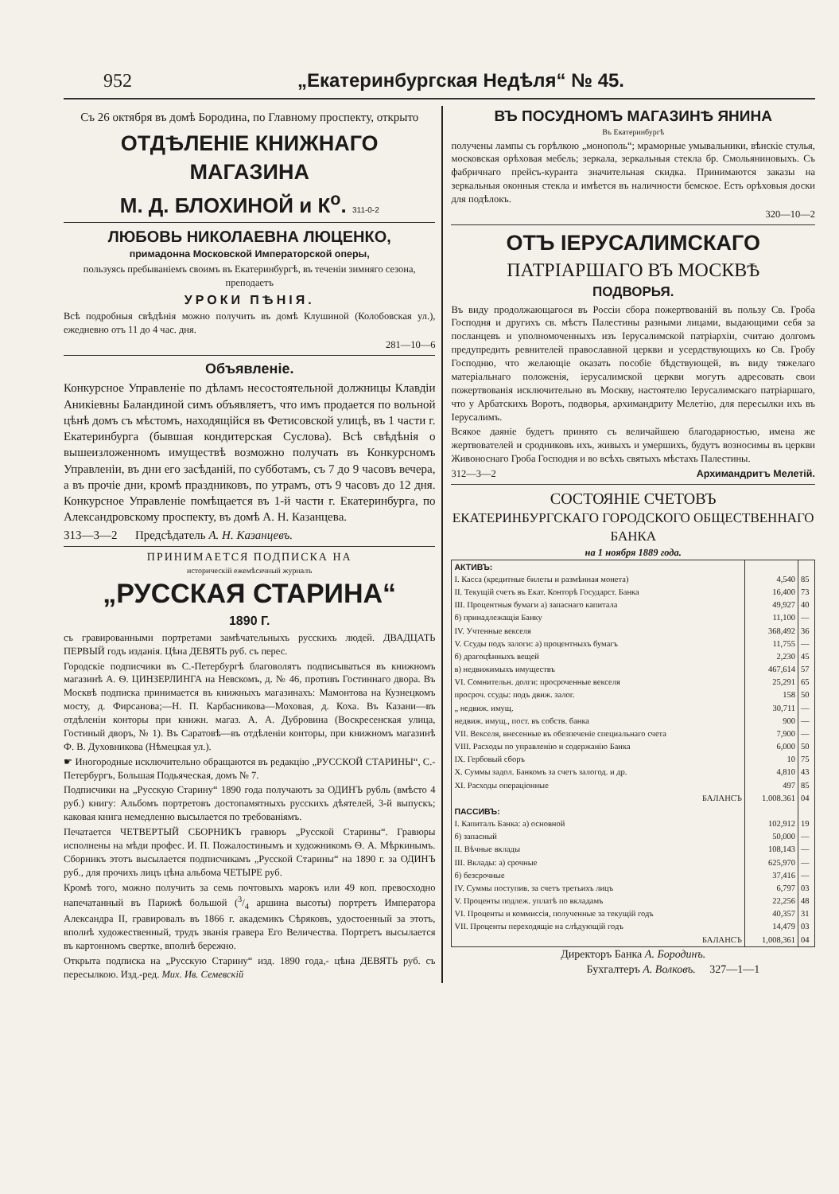952 „Екатеринбургская Недѣля“ № 45.
Съ 26 октября въ домѣ Бородина, по Главному проспекту, открыто
ОТДѢЛЕНІЕ КНИЖНАГО МАГАЗИНА
М. Д. БЛОХИНОЙ и К<sup>о</sup>. 311-0-2
ЛЮБОВЬ НИКОЛАЕВНА ЛЮЦЕНКО,
примадонна Московской Императорской оперы,
пользуясь пребываніемъ своимъ въ Екатеринбургѣ, въ теченіи зимняго сезона, преподаетъ
УРОКИ ПѢНІЯ.
Всѣ подробныя свѣдѣнія можно получить въ домѣ Клушиной (Колобовская ул.), ежедневно отъ 11 до 4 час. дня.
281—10—6
Объявленіе.
Конкурсное Управленіе по дѣламъ несостоятельной должницы Клавдіи Аникіевны Баландиной симъ объявляетъ, что имъ продается по вольной цѣнѣ домъ съ мѣстомъ, находящійся въ Фетисовской улицѣ, въ 1 части г. Екатеринбурга (бывшая кондитерская Суслова). Всѣ свѣдѣнія о вышеизложенномъ имуществѣ возможно получать въ Конкурсномъ Управленіи, въ дни его засѣданій, по субботамъ, съ 7 до 9 часовъ вечера, а въ прочіе дни, кромѣ праздниковъ, по утрамъ, отъ 9 часовъ до 12 дня. Конкурсное Управленіе помѣщается въ 1-й части г. Екатеринбурга, по Александровскому проспекту, въ домѣ А. Н. Казанцева.
313—3—2 Предсѣдатель А. Н. Казанцевъ.
ПРИНИМАЕТСЯ ПОДПИСКА НА
историческій ежемѣсячный журналъ
„РУССКАЯ СТАРИНА“
1890 Г.
съ гравированными портретами замѣчательныхъ русскихъ людей. ДВАДЦАТЬ ПЕРВЫЙ годъ изданія. Цѣна ДЕВЯТЬ руб. съ перес.
Городскіе подписчики въ С.-Петербургѣ благоволятъ подписываться въ книжномъ магазинѣ А. Ѳ. ЦИНЗЕРЛИНГА на Невскомъ, д. № 46, противъ Гостиннаго двора. Въ Москвѣ подписка принимается въ книжныхъ магазинахъ: Мамонтова на Кузнецкомъ мосту, д. Фирсанова;—Н. П. Карбасникова—Моховая, д. Коха. Въ Казани—въ отдѣленіи конторы при книжн. магаз. А. А. Дубровина (Воскресенская улица, Гостиный дворъ, № 1). Въ Саратовѣ—въ отдѣленіи конторы, при книжномъ магазинѣ Ф. В. Духовникова (Нѣмецкая ул.).
☛ Иногородные исключительно обращаются въ редакцію „РУССКОЙ СТАРИНЫ“, С.-Петербургъ, Большая Подьяческая, домъ № 7.
Подписчики на „Русскую Старину“ 1890 года получаютъ за ОДИНЪ рубль (вмѣсто 4 руб.) книгу: Альбомъ портретовъ достопамятныхъ русскихъ дѣятелей, 3-й выпускъ; каковая книга немедленно высылается по требованіямъ.
Печатается ЧЕТВЕРТЫЙ СБОРНИКЪ гравюръ „Русской Старины“. Гравюры исполнены на мѣди профес. И. П. Пожалостинымъ и художникомъ Ѳ. А. Мѣркинымъ. Сборникъ этотъ высылается подписчикамъ „Русской Старины“ на 1890 г. за ОДИНЪ руб., для прочихъ лицъ цѣна альбома ЧЕТЫРЕ руб.
Кромѣ того, можно получить за семь почтовыхъ марокъ или 49 коп. превосходно напечатанный въ Парижѣ большой (3/4 аршина высоты) портретъ Императора Александра II, гравировалъ въ 1866 г. академикъ Сѣряковъ, удостоенный за этотъ, вполнѣ художественный, трудъ званія гравера Его Величества. Портретъ высылается въ картонномъ свертке, вполнѣ бережно.
Открыта подписка на „Русскую Старину“ изд. 1890 года,- цѣна ДЕВЯТЬ руб. съ пересылкою. Изд.-ред. Мих. Ив. Семевскій
ВЪ ПОСУДНОМЪ МАГАЗИНѢ ЯНИНА
Въ Екатеринбургѣ
получены лампы съ горѣлкою „монополь“; мраморные умывальники, вѣнскіе стулья, московская орѣховая мебель; зеркала, зеркальныя стекла бр. Смольяниновыхъ. Съ фабричнаго прейсъ-куранта значительная скидка. Принимаются заказы на зеркальныя оконныя стекла и имѣется въ наличности бемское. Есть орѣховыя доски для подѣлокъ.
320—10—2
ОТЪ ІЕРУСАЛИМСКАГО
ПАТРІАРШАГО ВЪ МОСКВѢ
ПОДВОРЬЯ.
Въ виду продолжающагося въ Россіи сбора пожертвованій въ пользу Св. Гроба Господня и другихъ св. мѣстъ Палестины разными лицами, выдающими себя за посланцевъ и уполномоченныхъ изъ Іерусалимской патріархіи, считаю долгомъ предупредить ревнителей православной церкви и усердствующихъ ко Св. Гробу Господню, что желающіе оказать пособіе бѣдствующей, въ виду тяжелаго матеріальнаго положенія, іерусалимской церкви могутъ адресовать свои пожертвованія исключительно въ Москву, настоятелю Іерусалимскаго патріаршаго, что у Арбатскихъ Воротъ, подворья, архимандриту Мелетію, для пересылки ихъ въ Іерусалимъ.
Всякое даяніе будетъ принято съ величайшею благодарностью, имена же жертвователей и сродниковъ ихъ, живыхъ и умершихъ, будутъ возносимы въ церкви Живоноснаго Гроба Господня и во всѣхъ святыхъ мѣстахъ Палестины.
312—3—2 Архимандритъ Мелетій.
СОСТОЯНІЕ СЧЕТОВЪ
ЕКАТЕРИНБУРГСКАГО ГОРОДСКОГО ОБЩЕСТВЕННАГО БАНКА
на 1 ноября 1889 года.
| АКТИВЪ: | | |
| I. Касса (кредитные билеты и размѣнная монета) | 4,540 | 85 |
| II. Текущій счетъ въ Екат. Конторѣ Государст. Банка | 16,400 | 73 |
| III. Процентныя бумаги а) запаснаго капитала | 49,927 | 40 |
| б) принадлежащія Банку | 11,100 | — |
| IV. Учтенные векселя | 368,492 | 36 |
| V. Ссуды подъ залоги: а) процентныхъ бумагъ | 11,755 | — |
| б) драгоцѣнныхъ вещей | 2,230 | 45 |
| в) недвижимыхъ имуществъ | 467,614 | 57 |
| VI. Сомнительн. долги: просроченные векселя | 25,291 | 65 |
| просроч. ссуды: подъ движ. залог. | 158 | 50 |
| „ недвиж. имущ. | 30,711 | — |
| недвиж. имущ., пост. въ собств. банка | 900 | — |
| VII. Векселя, внесенные въ обезпеченіе специальнаго счета | 7,900 | — |
| VIII. Расходы по управленію и содержанію Банка | 6,000 | 50 |
| IX. Гербовый сборъ | 10 | 75 |
| X. Суммы задол. Банкомъ за счетъ залогод. и др. | 4,810 | 43 |
| XI. Расходы операціонные | 497 | 85 |
| БАЛАНСЪ | 1.008.361 | 04 |
| ПАССИВЪ: | | |
| I. Капиталъ Банка: а) основной | 102,912 | 19 |
| б) запасный | 50,000 | — |
| II. Вѣчные вклады | 108,143 | — |
| III. Вклады: а) срочные | 625,970 | — |
| б) безсрочные | 37,416 | — |
| IV. Суммы поступив. за счетъ третьихъ лицъ | 6,797 | 03 |
| V. Проценты подлеж. уплатѣ по вкладамъ | 22,256 | 48 |
| VI. Проценты и коммиссія, полученные за текущій годъ | 40,357 | 31 |
| VII. Проценты переходящіе на слѣдующій годъ | 14,479 | 03 |
| БАЛАНСЪ | 1,008,361 | 04 |
Директоръ Банка А. Бородинъ.
Бухгалтеръ А. Волковъ. 327—1—1